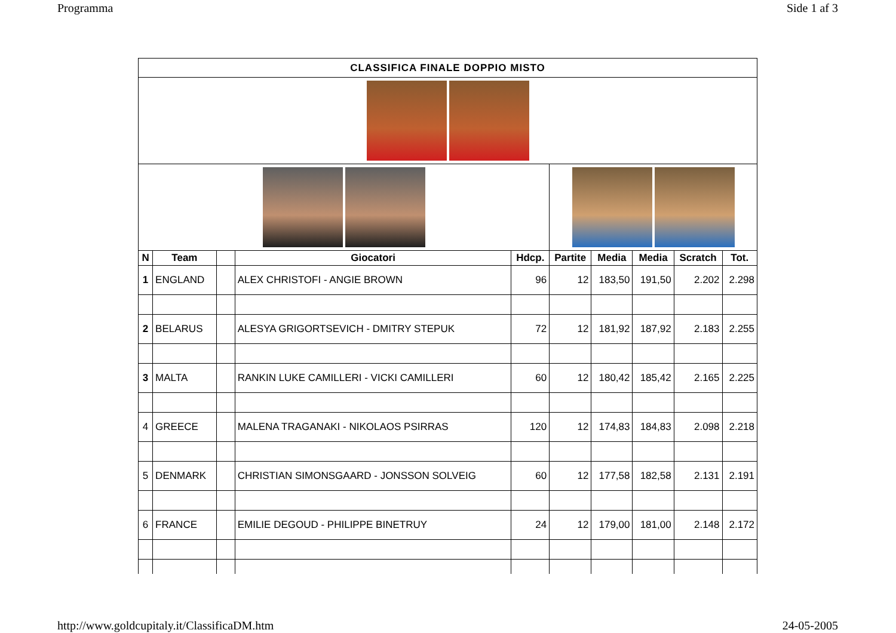Programma Side 1 af 3
| CLASSIFICA FINALE DOPPIO MISTO | | | | | | | | | |
| N | Team | | Giocatori | Hdcp. | Partite | Media | Media | Scratch | Tot. |
| 1 | ENGLAND | | ALEX CHRISTOFI - ANGIE BROWN | 96 | 12 | 183,50 | 191,50 | 2.202 | 2.298 |
| 2 | BELARUS | | ALESYA GRIGORTSEVICH - DMITRY STEPUK | 72 | 12 | 181,92 | 187,92 | 2.183 | 2.255 |
| 3 | MALTA | | RANKIN LUKE CAMILLERI - VICKI CAMILLERI | 60 | 12 | 180,42 | 185,42 | 2.165 | 2.225 |
| 4 | GREECE | | MALENA TRAGANAKI - NIKOLAOS PSIRRAS | 120 | 12 | 174,83 | 184,83 | 2.098 | 2.218 |
| 5 | DENMARK | | CHRISTIAN SIMONSGAARD - JONSSON SOLVEIG | 60 | 12 | 177,58 | 182,58 | 2.131 | 2.191 |
| 6 | FRANCE | | EMILIE DEGOUD - PHILIPPE BINETRUY | 24 | 12 | 179,00 | 181,00 | 2.148 | 2.172 |
http://www.goldcupitaly.it/ClassificaDM.htm 24-05-2005